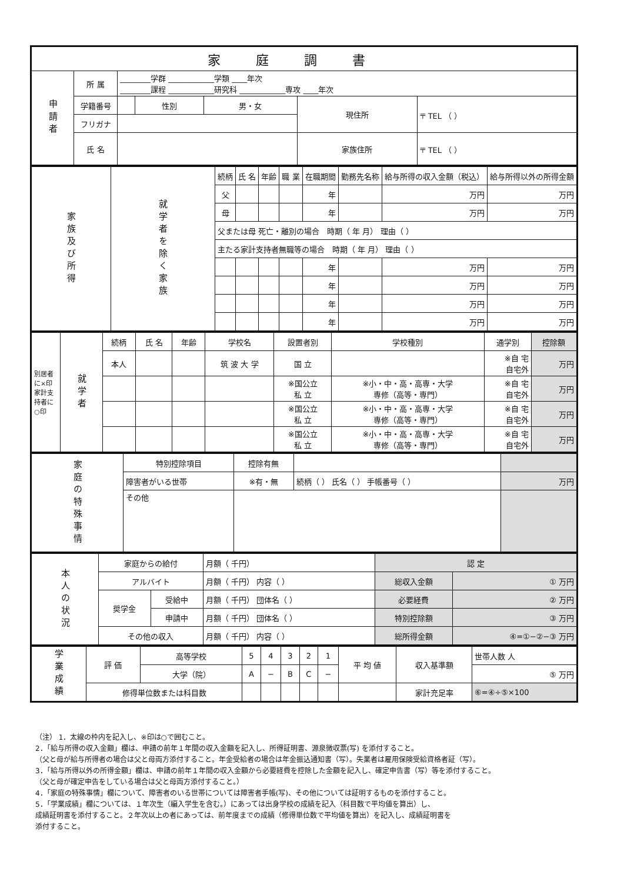| 家庭調書 | | | | | | |
| 申請者 | 所 属 | ________学群 ____________学類 ____年次 ________課程 ____________研究科 ____________専攻 ____年次 | | | | |
| | 学籍番号 | | 性別 | 男・女 | 現住所 | 〒 TEL （ ） |
| | フリガナ | | | | | |
| | 氏 名 | | | | 家族住所 | 〒 TEL （ ） |
| 家族及び所得 | 就学者を除く家族 | 続柄 | 氏 名 | 年齢 | 職 業 | 在職期間 | 勤務先名称 | 給与所得の収入金額（税込） | 給与所得以外の所得金額 |
| | | 父 | | | | 年 | | 万円 | 万円 |
| | | 母 | | | | 年 | | 万円 | 万円 |
| | | 父または母 死亡・離別の場合 時期（ 年 月） 理由（ ） | | | | | | | |
| | | 主たる家計支持者無職等の場合 時期（ 年 月） 理由（ ） | | | | | | | |
| | | | | | | 年 | | 万円 | 万円 |
| | | | | | | 年 | | 万円 | 万円 |
| | | | | | | 年 | | 万円 | 万円 |
| | | | | | | 年 | | 万円 | 万円 |
| 別居者に×印 家計支持者に○印 | 就学者 | 続柄 | 氏 名 | 年齢 | 学校名 | 設置者別 | 学校種別 | 通学別 | 控除額 |
| | | 本人 | | | 筑 波 大 学 | 国 立 | | ※自 宅 自宅外 | 万円 |
| | | | | | | ※国公立 私 立 | ※小・中・高・高専・大学 専修（高等・専門） | ※自 宅 自宅外 | 万円 |
| | | | | | | ※国公立 私 立 | ※小・中・高・高専・大学 専修（高等・専門） | ※自 宅 自宅外 | 万円 |
| | | | | | | ※国公立 私 立 | ※小・中・高・高専・大学 専修（高等・専門） | ※自 宅 自宅外 | 万円 |
| 家庭の特殊事情 | 特別控除項目 | 控除有無 | | |
| | 障害者がいる世帯 | ※有・無 | 続柄（ ） 氏名（ ） 手帳番号（ ） | 万円 |
| | その他 | | | |
| 本人の状況 | 家庭からの給付 | | 月額（ 千円） | 認 定 | |
| | アルバイト | | 月額（ 千円） 内容（ ） | 総収入金額 | ① 万円 |
| | 奨学金 | 受給中 | 月額（ 千円） 団体名（ ） | 必要経費 | ② 万円 |
| | | 申請中 | 月額（ 千円） 団体名（ ） | 特別控除額 | ③ 万円 |
| | その他の収入 | | 月額（ 千円） 内容（ ） | 総所得金額 | ④=①−②−③ 万円 |
| 学業成績 | 評 価 | 高等学校 | 5 | 4 | 3 | 2 | 1 | 平 均 値 | 収入基準額 | 世帯人数 人 |
| | | 大学（院） | A | − | B | C | − | | | ⑤ 万円 |
| | 修得単位数または科目数 | | | | | | | | 家計充足率 | ⑥=④÷⑤×100 |
（注） 1．太線の枠内を記入し、※印は○で囲むこと。
2．「給与所得の収入金額」欄は、申請の前年１年間の収入金額を記入し、所得証明書、源泉徴収票(写) を添付すること。
（父と母が給与所得者の場合は父と母両方添付すること。年金受給者の場合は年金振込通知書（写）。失業者は雇用保険受給資格者証（写）。
3．「給与所得以外の所得金額」欄は、申請の前年１年間の収入金額から必要経費を控除した金額を記入し、確定申告書（写）等を添付すること。
（父と母が確定申告をしている場合は父と母両方添付すること。）
4．「家庭の特殊事情」欄について、障害者のいる世帯については障害者手帳(写)、その他については証明するものを添付すること。
5．「学業成績」欄については、１年次生（編入学生を含む。）にあっては出身学校の成績を記入（科目数で平均値を算出）し、
成績証明書を添付すること。２年次以上の者にあっては、前年度までの成績（修得単位数で平均値を算出）を記入し、成績証明書を
添付すること。